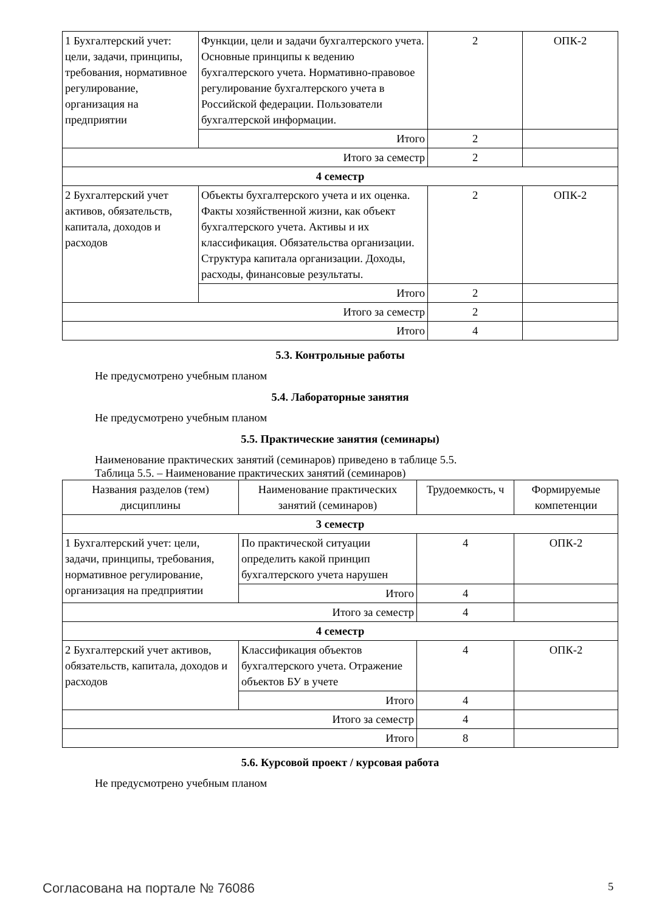| 1 Бухгалтерский учет: цели, задачи, принципы, требования, нормативное регулирование, организация на предприятии | Функции, цели и задачи бухгалтерского учета. Основные принципы к ведению бухгалтерского учета. Нормативно-правовое регулирование бухгалтерского учета в Российской федерации. Пользователи бухгалтерской информации. | 2 | ОПК-2 |
| | Итого | 2 | |
| Итого за семестр | | 2 | |
| 4 семестр | | | |
| 2 Бухгалтерский учет активов, обязательств, капитала, доходов и расходов | Объекты бухгалтерского учета и их оценка. Факты хозяйственной жизни, как объект бухгалтерского учета. Активы и их классификация. Обязательства организации. Структура капитала организации. Доходы, расходы, финансовые результаты. | 2 | ОПК-2 |
| | Итого | 2 | |
| Итого за семестр | | 2 | |
| Итого | | 4 | |
5.3. Контрольные работы
Не предусмотрено учебным планом
5.4. Лабораторные занятия
Не предусмотрено учебным планом
5.5. Практические занятия (семинары)
Наименование практических занятий (семинаров) приведено в таблице 5.5.
Таблица 5.5. – Наименование практических занятий (семинаров)
| Названия разделов (тем) дисциплины | Наименование практических занятий (семинаров) | Трудоемкость, ч | Формируемые компетенции |
| --- | --- | --- | --- |
| 3 семестр | | | |
| 1 Бухгалтерский учет: цели, задачи, принципы, требования, нормативное регулирование, организация на предприятии | По практической ситуации определить какой принцип бухгалтерского учета нарушен | 4 | ОПК-2 |
| | Итого | 4 | |
| Итого за семестр | | 4 | |
| 4 семестр | | | |
| 2 Бухгалтерский учет активов, обязательств, капитала, доходов и расходов | Классификация объектов бухгалтерского учета. Отражение объектов БУ в учете | 4 | ОПК-2 |
| | Итого | 4 | |
| Итого за семестр | | 4 | |
| Итого | | 8 | |
5.6. Курсовой проект / курсовая работа
Не предусмотрено учебным планом
Согласована на портале № 76086 5